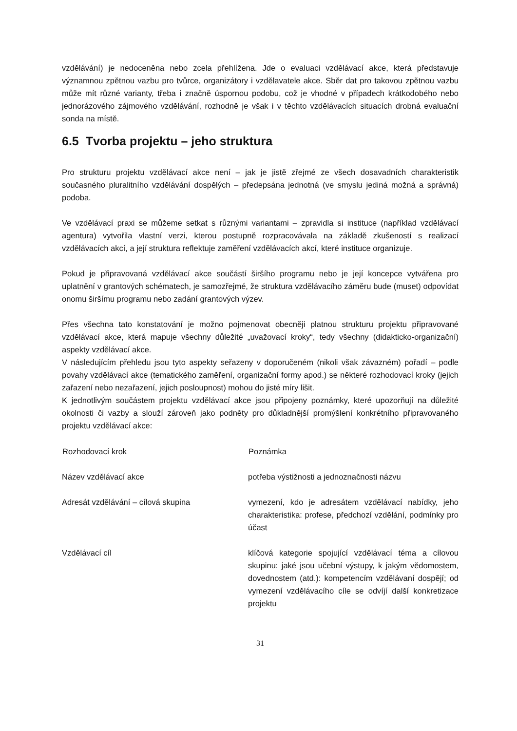vzdělávání) je nedoceněna nebo zcela přehlížena. Jde o evaluaci vzdělávací akce, která představuje významnou zpětnou vazbu pro tvůrce, organizátory i vzdělavatele akce. Sběr dat pro takovou zpětnou vazbu může mít různé varianty, třeba i značně úspornou podobu, což je vhodné v případech krátkodobého nebo jednorázového zájmového vzdělávání, rozhodně je však i v těchto vzdělávacích situacích drobná evaluační sonda na místě.
6.5 Tvorba projektu – jeho struktura
Pro strukturu projektu vzdělávací akce není – jak je jistě zřejmé ze všech dosavadních charakteristik současného pluralitního vzdělávání dospělých – předepsána jednotná (ve smyslu jediná možná a správná) podoba.
Ve vzdělávací praxi se můžeme setkat s různými variantami – zpravidla si instituce (například vzdělávací agentura) vytvořila vlastní verzi, kterou postupně rozpracovávala na základě zkušeností s realizací vzdělávacích akcí, a její struktura reflektuje zaměření vzdělávacích akcí, které instituce organizuje.
Pokud je připravovaná vzdělávací akce součástí širšího programu nebo je její koncepce vytvářena pro uplatnění v grantových schématech, je samozřejmé, že struktura vzdělávacího záměru bude (muset) odpovídat onomu širšímu programu nebo zadání grantových výzev.
Přes všechna tato konstatování je možno pojmenovat obecněji platnou strukturu projektu připravované vzdělávací akce, která mapuje všechny důležité „uvažovací kroky“, tedy všechny (didakticko-organizační) aspekty vzdělávací akce.
V následujícím přehledu jsou tyto aspekty seřazeny v doporučeném (nikoli však závazném) pořadí – podle povahy vzdělávací akce (tematického zaměření, organizační formy apod.) se některé rozhodovací kroky (jejich zařazení nebo nezařazení, jejich posloupnost) mohou do jisté míry lišit.
K jednotlivým součástem projektu vzdělávací akce jsou připojeny poznámky, které upozorňují na důležité okolnosti či vazby a slouží zároveň jako podněty pro důkladnější promýšlení konkrétního připravovaného projektu vzdělávací akce:
| Rozhodovací krok | Poznámka |
| --- | --- |
| Název vzdělávací akce | potřeba výstižnosti a jednoznačnosti názvu |
| Adresát vzdělávání – cílová skupina | vymezení, kdo je adresátem vzdělávací nabídky, jeho charakteristika: profese, předchozí vzdělání, podmínky pro účast |
| Vzdělávací cíl | klíčová kategorie spojující vzdělávací téma a cílovou skupinu: jaké jsou učební výstupy, k jakým vědomostem, dovednostem (atd.): kompetencím vzdělávaní dospějí; od vymezení vzdělávacího cíle se odvíjí další konkretizace projektu |
31